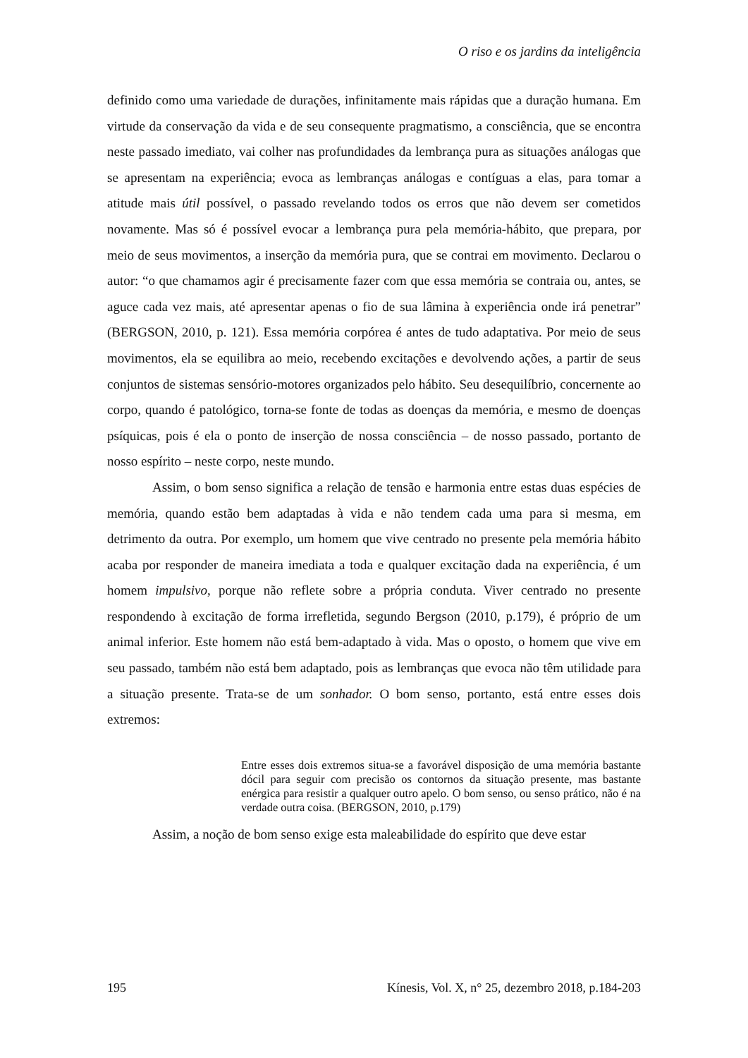O riso e os jardins da inteligência
definido como uma variedade de durações, infinitamente mais rápidas que a duração humana. Em virtude da conservação da vida e de seu consequente pragmatismo, a consciência, que se encontra neste passado imediato, vai colher nas profundidades da lembrança pura as situações análogas que se apresentam na experiência; evoca as lembranças análogas e contíguas a elas, para tomar a atitude mais útil possível, o passado revelando todos os erros que não devem ser cometidos novamente. Mas só é possível evocar a lembrança pura pela memória-hábito, que prepara, por meio de seus movimentos, a inserção da memória pura, que se contrai em movimento. Declarou o autor: “o que chamamos agir é precisamente fazer com que essa memória se contraia ou, antes, se aguce cada vez mais, até apresentar apenas o fio de sua lâmina à experiência onde irá penetrar” (BERGSON, 2010, p. 121). Essa memória corpórea é antes de tudo adaptativa. Por meio de seus movimentos, ela se equilibra ao meio, recebendo excitações e devolvendo ações, a partir de seus conjuntos de sistemas sensório-motores organizados pelo hábito. Seu desequilíbrio, concernente ao corpo, quando é patológico, torna-se fonte de todas as doenças da memória, e mesmo de doenças psíquicas, pois é ela o ponto de inserção de nossa consciência – de nosso passado, portanto de nosso espírito – neste corpo, neste mundo.
Assim, o bom senso significa a relação de tensão e harmonia entre estas duas espécies de memória, quando estão bem adaptadas à vida e não tendem cada uma para si mesma, em detrimento da outra. Por exemplo, um homem que vive centrado no presente pela memória hábito acaba por responder de maneira imediata a toda e qualquer excitação dada na experiência, é um homem impulsivo, porque não reflete sobre a própria conduta. Viver centrado no presente respondendo à excitação de forma irrefletida, segundo Bergson (2010, p.179), é próprio de um animal inferior. Este homem não está bem-adaptado à vida. Mas o oposto, o homem que vive em seu passado, também não está bem adaptado, pois as lembranças que evoca não têm utilidade para a situação presente. Trata-se de um sonhador. O bom senso, portanto, está entre esses dois extremos:
Entre esses dois extremos situa-se a favorável disposição de uma memória bastante dócil para seguir com precisão os contornos da situação presente, mas bastante enérgica para resistir a qualquer outro apelo. O bom senso, ou senso prático, não é na verdade outra coisa. (BERGSON, 2010, p.179)
Assim, a noção de bom senso exige esta maleabilidade do espírito que deve estar
195 Kínesis, Vol. X, n° 25, dezembro 2018, p.184-203